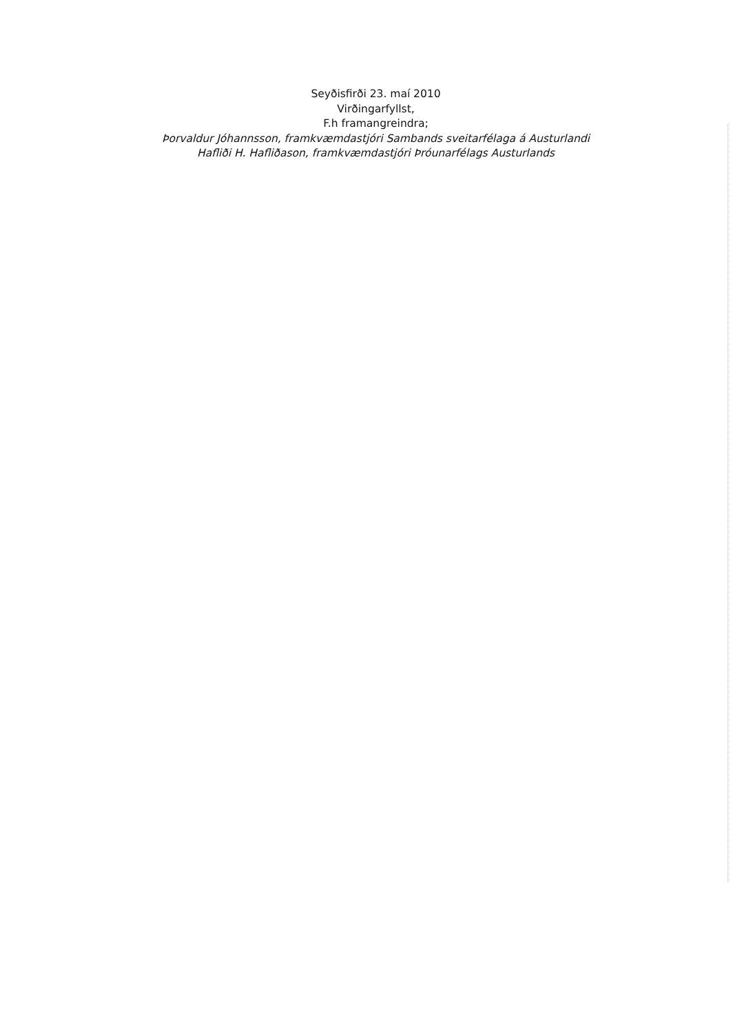Seyðisfirði 23. maí 2010
Virðingarfyllst,
F.h framangreindra;
Þorvaldur Jóhannsson, framkvæmdastjóri Sambands sveitarfélaga á Austurlandi
Hafliði H. Hafliðason, framkvæmdastjóri Þróunarfélags Austurlands